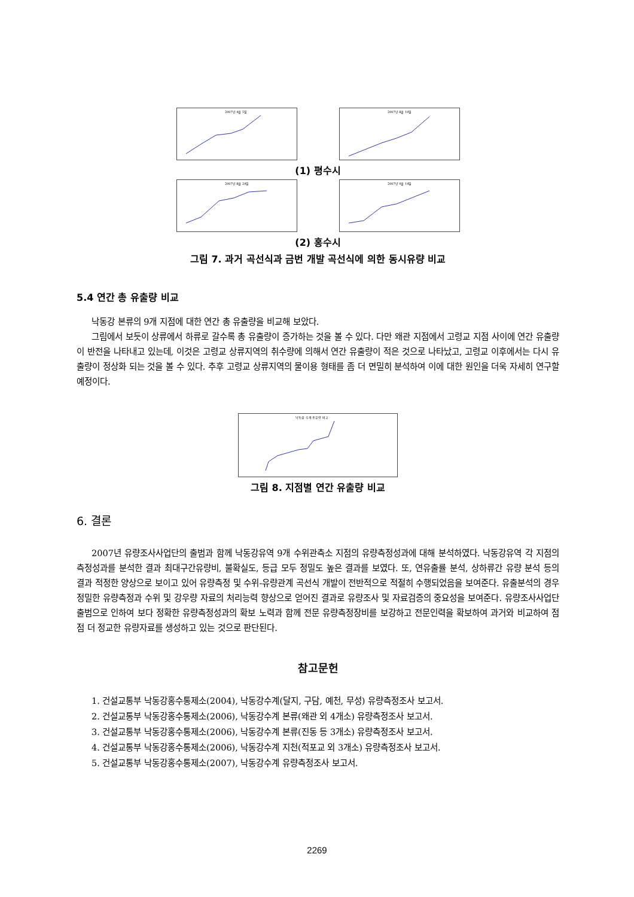2007년 4월 5일
2007년 8월 10일
(1) 평수시
2007년 8월 29일
2007년 9월 14일
(2) 홍수시
그림 7. 과거 곡선식과 금번 개발 곡선식에 의한 동시유량 비교
5.4 연간 총 유출량 비교
낙동강 본류의 9개 지점에 대한 연간 총 유출량을 비교해 보았다.
그림에서 보듯이 상류에서 하류로 갈수록 총 유출량이 증가하는 것을 볼 수 있다. 다만 왜관 지점에서 고령교 지점 사이에 연간 유출량이 반전을 나타내고 있는데, 이것은 고령교 상류지역의 취수량에 의해서 연간 유출량이 적은 것으로 나타났고, 고령교 이후에서는 다시 유출량이 정상화 되는 것을 볼 수 있다. 추후 고령교 상류지역의 물이용 형태를 좀 더 면밀히 분석하여 이에 대한 원인을 더욱 자세히 연구할 예정이다.
낙동강 수계 총유량 비교
그림 8. 지점별 연간 유출량 비교
6. 결론
2007년 유량조사사업단의 출범과 함께 낙동강유역 9개 수위관측소 지점의 유량측정성과에 대해 분석하였다. 낙동강유역 각 지점의 측정성과를 분석한 결과 최대구간유량비, 불확실도, 등급 모두 정밀도 높은 결과를 보였다. 또, 연유출률 분석, 상하류간 유량 분석 등의 결과 적정한 양상으로 보이고 있어 유량측정 및 수위-유량관계 곡선식 개발이 전반적으로 적절히 수행되었음을 보여준다. 유출분석의 경우 정밀한 유량측정과 수위 및 강우량 자료의 처리능력 향상으로 얻어진 결과로 유량조사 및 자료검증의 중요성을 보여준다. 유량조사사업단 출범으로 인하여 보다 정확한 유량측정성과의 확보 노력과 함께 전문 유량측정장비를 보강하고 전문인력을 확보하여 과거와 비교하여 점점 더 정교한 유량자료를 생성하고 있는 것으로 판단된다.
참고문헌
1. 건설교통부 낙동강홍수통제소(2004), 낙동강수계(달지, 구담, 예천, 무성) 유량측정조사 보고서.
2. 건설교통부 낙동강홍수통제소(2006), 낙동강수계 본류(왜관 외 4개소) 유량측정조사 보고서.
3. 건설교통부 낙동강홍수통제소(2006), 낙동강수계 본류(진동 등 3개소) 유량측정조사 보고서.
4. 건설교통부 낙동강홍수통제소(2006), 낙동강수계 지천(적포교 외 3개소) 유량측정조사 보고서.
5. 건설교통부 낙동강홍수통제소(2007), 낙동강수계 유량측정조사 보고서.
2269